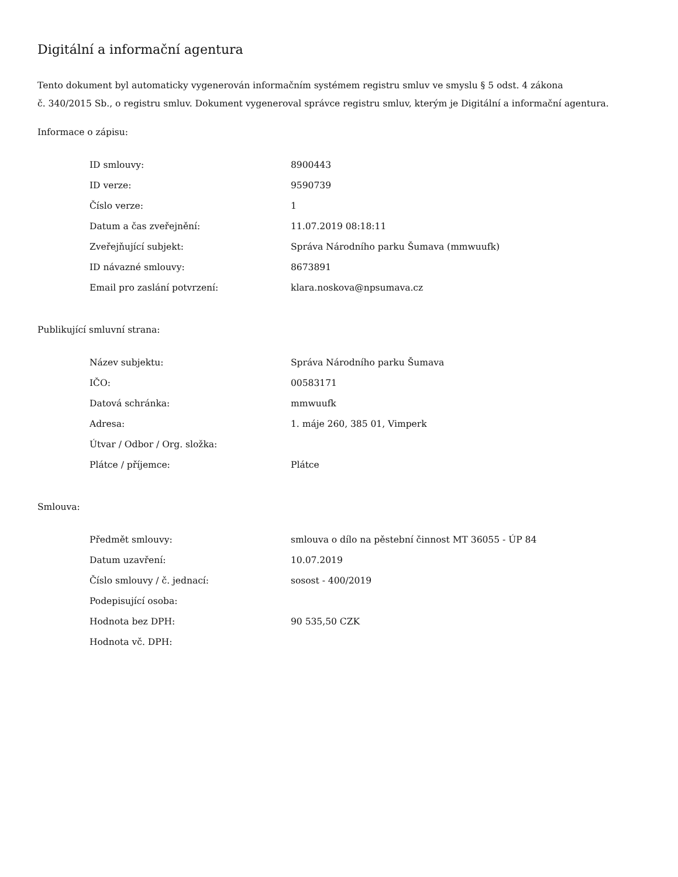Digitální a informační agentura
Tento dokument byl automaticky vygenerován informačním systémem registru smluv ve smyslu § 5 odst. 4 zákona
č. 340/2015 Sb., o registru smluv. Dokument vygeneroval správce registru smluv, kterým je Digitální a informační agentura.
Informace o zápisu:
| ID smlouvy: | 8900443 |
| ID verze: | 9590739 |
| Číslo verze: | 1 |
| Datum a čas zveřejnění: | 11.07.2019 08:18:11 |
| Zveřejňující subjekt: | Správa Národního parku Šumava (mmwuufk) |
| ID návazné smlouvy: | 8673891 |
| Email pro zaslání potvrzení: | klara.noskova@npsumava.cz |
Publikující smluvní strana:
| Název subjektu: | Správa Národního parku Šumava |
| IČO: | 00583171 |
| Datová schránka: | mmwuufk |
| Adresa: | 1. máje 260, 385 01, Vimperk |
| Útvar / Odbor / Org. složka: | |
| Plátce / příjemce: | Plátce |
Smlouva:
| Předmět smlouvy: | smlouva o dílo na pěstební činnost MT 36055 - ÚP 84 |
| Datum uzavření: | 10.07.2019 |
| Číslo smlouvy / č. jednací: | sosost - 400/2019 |
| Podepisující osoba: | |
| Hodnota bez DPH: | 90 535,50 CZK |
| Hodnota vč. DPH: | |